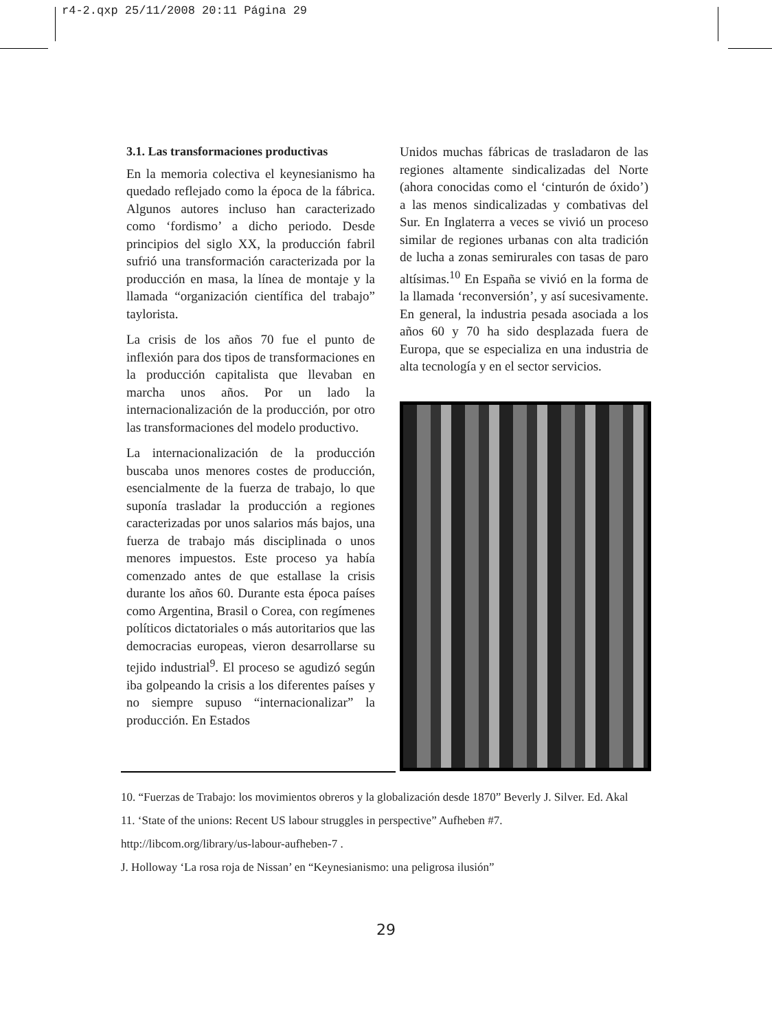r4-2.qxp 25/11/2008 20:11 Página 29
3.1. Las transformaciones productivas
En la memoria colectiva el keynesianismo ha quedado reflejado como la época de la fábrica. Algunos autores incluso han caracterizado como ‘fordismo’ a dicho periodo. Desde principios del siglo XX, la producción fabril sufrió una transformación caracterizada por la producción en masa, la línea de montaje y la llamada “organización científica del trabajo” taylorista.
La crisis de los años 70 fue el punto de inflexión para dos tipos de transformaciones en la producción capitalista que llevaban en marcha unos años. Por un lado la internacionalización de la producción, por otro las transformaciones del modelo productivo.
La internacionalización de la producción buscaba unos menores costes de producción, esencialmente de la fuerza de trabajo, lo que suponía trasladar la producción a regiones caracterizadas por unos salarios más bajos, una fuerza de trabajo más disciplinada o unos menores impuestos. Este proceso ya había comenzado antes de que estallase la crisis durante los años 60. Durante esta época países como Argentina, Brasil o Corea, con regímenes políticos dictatoriales o más autoritarios que las democracias europeas, vieron desarrollarse su tejido industrial<sup>9</sup>. El proceso se agudizó según iba golpeando la crisis a los diferentes países y no siempre supuso “internacionalizar” la producción. En Estados
Unidos muchas fábricas de trasladaron de las regiones altamente sindicalizadas del Norte (ahora conocidas como el ‘cinturón de óxido’) a las menos sindicalizadas y combativas del Sur. En Inglaterra a veces se vivió un proceso similar de regiones urbanas con alta tradición de lucha a zonas semirurales con tasas de paro altísimas.<sup>10</sup> En España se vivió en la forma de la llamada ‘reconversión’, y así sucesivamente. En general, la industria pesada asociada a los años 60 y 70 ha sido desplazada fuera de Europa, que se especializa en una industria de alta tecnología y en el sector servicios.
10. “Fuerzas de Trabajo: los movimientos obreros y la globalización desde 1870” Beverly J. Silver. Ed. Akal
11. ‘State of the unions: Recent US labour struggles in perspective” Aufheben #7.
http://libcom.org/library/us-labour-aufheben-7 .
J. Holloway ‘La rosa roja de Nissan’ en “Keynesianismo: una peligrosa ilusión”
29